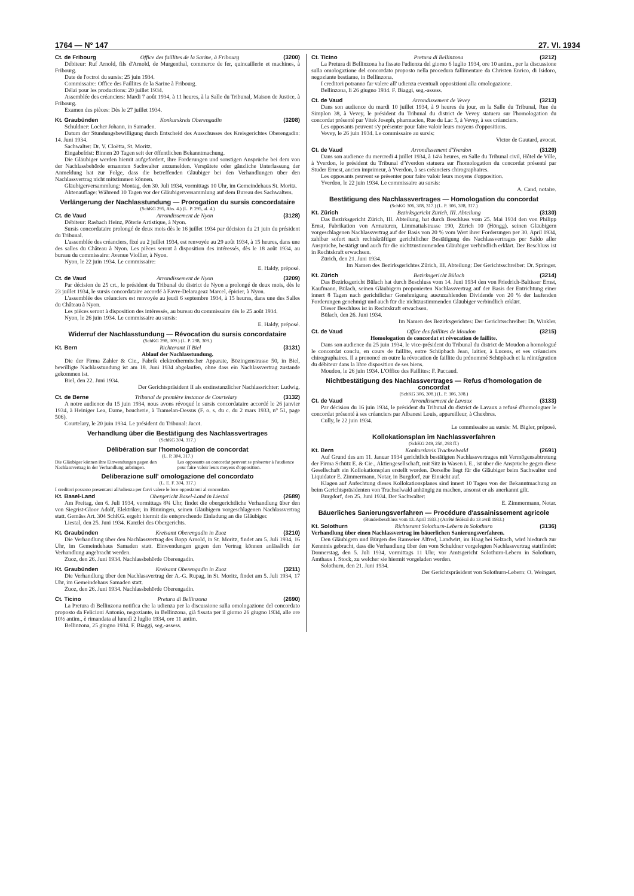1764 — N° 147 27. VI. 1934
Ct. de Fribourg Office des faillites de la Sarine, à Fribourg (3200)
Débiteur: Ruf Arnold, fils d'Arnold, de Murgenthal, commerce de fer, quincaillerie et machines, à Fribourg.
Date de l'octroi du sursis: 25 juin 1934.
Commissaire: Office des Faillites de la Sarine à Fribourg.
Délai pour les productions: 20 juillet 1934.
Assemblée des créanciers: Mardi 7 août 1934, à 11 heures, à la Salle du Tribunal, Maison de Justice, à Fribourg.
Examen des pièces: Dès le 27 juillet 1934.
Kt. Graubünden Konkurskreis Oberengadin (3208)
Schuldner: Locher Johann, in Samaden.
Datum der Stundungsbewilligung durch Entscheid des Ausschusses des Kreisgerichtes Oberengadin: 14. Juni 1934.
Sachwalter: Dr. V. Cloëtta, St. Moritz.
Eingabefrist: Binnen 20 Tagen seit der öffentlichen Bekanntmachung.
Die Gläubiger werden hiemit aufgefordert, ihre Forderungen und sonstigen Ansprüche bei dem von der Nachlassbehörde ernannten Sachwalter anzumelden. Verspätete oder gänzliche Unterlassung der Anmeldung hat zur Folge, dass die betreffenden Gläubiger bei den Verhandlungen über den Nachlassvertrag nicht mitstimmen können.
Gläubigerversammlung: Montag, den 30. Juli 1934, vormittags 10 Uhr, im Gemeindehaus St. Moritz.
Aktenauflage: Während 10 Tagen vor der Gläubigerversammlung auf dem Bureau des Sachwalters.
Verlängerung der Nachlasstundung — Prorogation du sursis concordataire
(SchKG 295, Abs. 4.) (L. P. 295, al. 4.)
Ct. de Vaud Arrondissement de Nyon (3128)
Débiteur: Rasbach Heinz, Pôterie Artistique, à Nyon.
Sursis concordataire prolongé de deux mois dès le 16 juillet 1934 par décision du 21 juin du président du Tribunal.
L'assemblée des créanciers, fixé au 2 juillet 1934, est renvoyée au 29 août 1934, à 15 heures, dans une des salles du Château à Nyon. Les pièces seront à disposition des intéressés, dès le 18 août 1934, au bureau du commissaire: Avenue Viollier, à Nyon.
Nyon, le 22 juin 1934. Le commissaire:
E. Haldy, préposé.
Ct. de Vaud Arrondissement de Nyon (3209)
Par décision du 25 crt., le président du Tribunal du district de Nyon a prolongé de deux mois, dès le 23 juillet 1934, le sursis concordataire accordé à Favre-Delarageaz Marcel, épicier, à Nyon.
L'assemblée des créanciers est renvoyée au jeudi 6 septembre 1934, à 15 heures, dans une des Salles du Château à Nyon.
Les pièces seront à disposition des intéressés, au bureau du commissaire dès le 25 août 1934.
Nyon, le 26 juin 1934. Le commissaire au sursis:
E. Haldy, préposé.
Widerruf der Nachlasstundung — Révocation du sursis concordataire
(SchKG 298, 309.) (L. P. 298, 309.)
Kt. Bern Richteramt II Biel (3131)
Ablauf der Nachlasstundung.
Die der Firma Zahler & Cie., Fabrik elektrothermischer Apparate, Bözingenstrasse 50, in Biel, bewilligte Nachlasstundung ist am 18. Juni 1934 abgelaufen, ohne dass ein Nachlassvertrag zustande gekommen ist.
Biel, den 22. Juni 1934.
Der Gerichtspräsident II als erstinstanzlicher Nachlassrichter: Ludwig.
Ct. de Berne Tribunal de première instance de Courtelary (3132)
A notre audience du 15 juin 1934, nous avons révoqué le sursis concordataire accordé le 26 janvier 1934, à Heiniger Lea, Dame, boucherie, à Tramelan-Dessus (F. o. s. du c. du 2 mars 1933, n° 51, page 506).
Courtelary, le 20 juin 1934. Le président du Tribunal: Jacot.
Verhandlung über die Bestätigung des Nachlassvertrages
(SchKG 304, 317.)
Délibération sur l'homologation de concordat
(L. P. 304, 317.)
Die Gläubiger können ihre Einwendungen gegen den Nachlassvertrag in der Verhandlung anbringen.
Les opposants au concordat peuvent se présenter à l'audience pour faire valoir leurs moyens d'opposition.
Deliberazione sull' omologazione del concordato
(L. E. F. 304, 317.)
I creditori possono presentarsi all'udienza per farvi valere le loro opposizioni al concordato.
Kt. Basel-Land Obergericht Basel-Land in Liestal (2689)
Am Freitag, den 6. Juli 1934, vormittags 8¾ Uhr, findet die obergerichtliche Verhandlung über den von Siegrist-Gloor Adolf, Elektriker, in Binningen, seinen Gläubigern vorgeschlagenen Nachlassvertrag statt. Gemäss Art. 304 SchKG. ergeht hiermit die entsprechende Einladung an die Gläubiger.
Liestal, den 25. Juni 1934. Kanzlei des Obergerichts.
Kt. Graubünden Kreisamt Oberengadin in Zuoz (3210)
Die Verhandlung über den Nachlassvertrag des Bopp Arnold, in St. Moritz, findet am 5. Juli 1934, 16 Uhr, im Gemeindehaus Samaden statt. Einwendungen gegen den Vertrag können anlässlich der Verhandlung angebracht werden.
Zuoz, den 26. Juni 1934. Nachlassbehörde Oberengadin.
Kt. Graubünden Kreisamt Oberengadin in Zuoz (3211)
Die Verhandlung über den Nachlassvertrag der A.-G. Rupag, in St. Moritz, findet am 5. Juli 1934, 17 Uhr, im Gemeindehaus Samaden statt.
Zuoz, den 26. Juni 1934. Nachlassbehörde Oberengadin.
Ct. Ticino Pretura di Bellinzona (2690)
La Pretura di Bellinzona notifica che la udienza per la discussione sulla omologazione del concordato proposto da Felicioni Antonio, negoziante, in Bellinzona, già fissata per il giorno 26 giugno 1934, alle ore 10½ antim., è rimandata al lunedì 2 luglio 1934, ore 11 antim.
Bellinzona, 25 giugno 1934. F. Biaggi, seg.-assess.
Ct. Ticino Pretura di Bellinzona (3212)
La Pretura di Bellinzona ha fissato l'udienza del giorno 6 luglio 1934, ore 10 antim., per la discussione sulla omologazione del concordato proposto nella procedura fallimentare da Christen Enrico, di Isidoro, negoziante bestiame, in Bellinzona.
I creditori potranno far valere all' udienza eventuali opposizioni alla omologazione.
Bellinzona, li 26 giugno 1934. F. Biaggi, seg.-assess.
Ct. de Vaud Arrondissement de Vevey (3213)
Dans son audience du mardi 10 juillet 1934, à 9 heures du jour, en la Salle du Tribunal, Rue du Simplon 38, à Vevey, le président du Tribunal du district de Vevey statuera sur l'homologation du concordat présenté par Vitek Joseph, pharmacien, Rue du Lac 5, à Vevey, à ses créanciers.
Les opposants peuvent s'y présenter pour faire valoir leurs moyens d'oppositions.
Vevey, le 26 juin 1934. Le commissaire au sursis:
Victor de Gautard, avocat.
Ct. de Vaud Arrondissement d'Yverdon (3129)
Dans son audience du mercredi 4 juillet 1934, à 14¼ heures, en Salle du Tribunal civil, Hôtel de Ville, à Yverdon, le président du Tribunal d'Yverdon statuera sur l'homologation du concordat présenté par Studer Ernest, ancien imprimeur, à Yverdon, à ses créanciers chirographaires.
Les opposants peuvent se présenter pour faire valoir leurs moyens d'opposition.
Yverdon, le 22 juin 1934. Le commissaire au sursis:
A. Cand, notaire.
Bestätigung des Nachlassvertrages — Homologation du concordat
(SchKG 306, 308, 317.) (L. P. 306, 308, 317.)
Kt. Zürich Bezirksgericht Zürich, III. Abteilung (3130)
Das Bezirksgericht Zürich, III. Abteilung, hat durch Beschluss vom 25. Mai 1934 den von Philipp Ernst, Fabrikation von Armaturen, Limmattalstrasse 190, Zürich 10 (Höngg), seinen Gläubigern vorgeschlagenen Nachlassvertrag auf der Basis von 20 % vom Wert ihrer Forderungen per 30. April 1934, zahlbar sofort nach rechtskräftiger gerichtlicher Bestätigung des Nachlassvertrages per Saldo aller Ansprüche, bestätigt und auch für die nichtzustimmenden Gläubiger verbindlich erklärt. Der Beschluss ist in Rechtskraft erwachsen.
Zürich, den 21. Juni 1934.
Im Namen des Bezirksgerichtes Zürich, III. Abteilung: Der Gerichtsschreiber: Dr. Springer.
Kt. Zürich Bezirksgericht Bülach (3214)
Das Bezirksgericht Bülach hat durch Beschluss vom 14. Juni 1934 den von Friedrich-Baltisser Ernst, Kaufmann, Bülach, seinen Gläubigern proponierten Nachlassvertrag auf der Basis der Entrichtung einer innert 8 Tagen nach gerichtlicher Genehmigung auszuzahlenden Dividende von 20 % der laufenden Forderungen genehmigt und auch für die nichtzustimmenden Gläubiger verbindlich erklärt.
Dieser Beschluss ist in Rechtskraft erwachsen.
Bülach, den 26. Juni 1934.
Im Namen des Bezirksgerichtes: Der Gerichtsschreiber: Dr. Winkler.
Ct. de Vaud Office des faillites de Moudon (3215)
Homologation de concordat et révocation de faillite.
Dans son audience du 25 juin 1934, le vice-président du Tribunal du district de Moudon a homologué le concordat conclu, en cours de faillite, entre Schüpbach Jean, laitier, à Lucens, et ses créanciers chirographaires. Il a prononcé en outre la révocation de faillite du prénommé Schüpbach et la réintégration du débiteur dans la libre disposition de ses biens.
Moudon, le 26 juin 1934. L'Office des Faillites: F. Paccaud.
Nichtbestätigung des Nachlassvertrages — Refus d'homologation de concordat
(SchKG 306, 308.) (L. P. 306, 308.)
Ct. de Vaud Arrondissement de Lavaux (3133)
Par décision du 16 juin 1934, le président du Tribunal du district de Lavaux a refusé d'homologuer le concordat présenté à ses créanciers par Albanesi Louis, appareilleur, à Chexbres.
Cully, le 22 juin 1934.
Le commissaire au sursis: M. Bigler, préposé.
Kollokationsplan im Nachlassverfahren
(SchKG 249, 250, 293 ff.)
Kt. Bern Konkurskreis Trachselwald (2691)
Auf Grund des am 11. Januar 1934 gerichtlich bestätigten Nachlassvertrages mit Vermögensabtretung der Firma Schütz E. & Cie., Aktiengesellschaft, mit Sitz in Wasen i. E., ist über die Ansprüche gegen diese Gesellschaft ein Kollokationsplan erstellt worden. Derselbe liegt für die Gläubiger beim Sachwalter und Liquidator E. Zimmermann, Notar, in Burgdorf, zur Einsicht auf.
Klagen auf Anfechtung dieses Kollokationsplanes sind innert 10 Tagen von der Bekanntmachung an beim Gerichtspräsidenten von Trachselwald anhängig zu machen, ansonst er als anerkannt gilt.
Burgdorf, den 25. Juni 1934. Der Sachwalter:
E. Zimmermann, Notar.
Bäuerliches Sanierungsverfahren — Procédure d'assainissement agricole
(Bundesbeschluss vom 13. April 1933.) (Arrêté fédéral du 13 avril 1933.)
Kt. Solothurn Richteramt Solothurn-Lebern in Solothurn (3136)
Verhandlung über einen Nachlassvertrag im bäuerlichen Sanierungsverfahren.
Den Gläubigern und Bürgen des Ramseier Alfred, Landwirt, im Haag bei Selzach, wird hiedurch zur Kenntnis gebracht, dass die Verhandlung über den vom Schuldner vorgelegten Nachlassvertrag stattfindet: Donnerstag, den 5. Juli 1934, vormittags 11 Uhr, vor Amtsgericht Solothurn-Lebern in Solothurn, Amthaus I. Stock, zu welcher sie hiermit vorgeladen werden.
Solothurn, den 21. Juni 1934.
Der Gerichtspräsident von Solothurn-Lebern: O. Weingart.